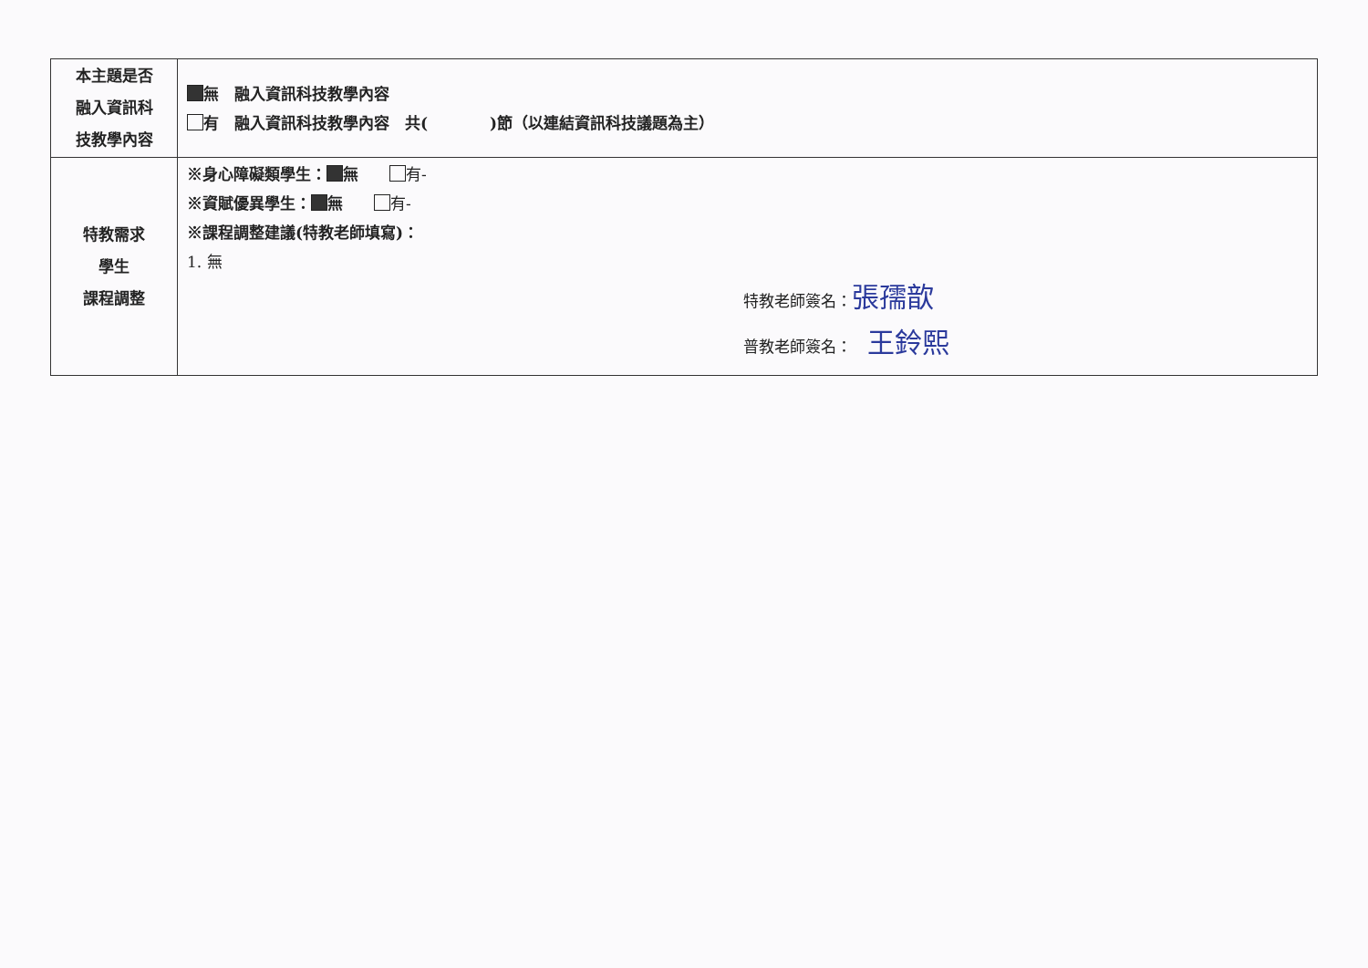| 本主題是否 融入資訊科 技教學內容 | 無 融入資訊科技教學內容 有 融入資訊科技教學內容 共( )節（以連結資訊科技議題為主） |
| 特教需求 學生 課程調整 | ※身心障礙類學生： 無 有- ※資賦優異學生： 無 有- ※課程調整建議(特教老師填寫)： 1. 無 特教老師簽名： 張孺歆 普教老師簽名： 王鈴熙 |